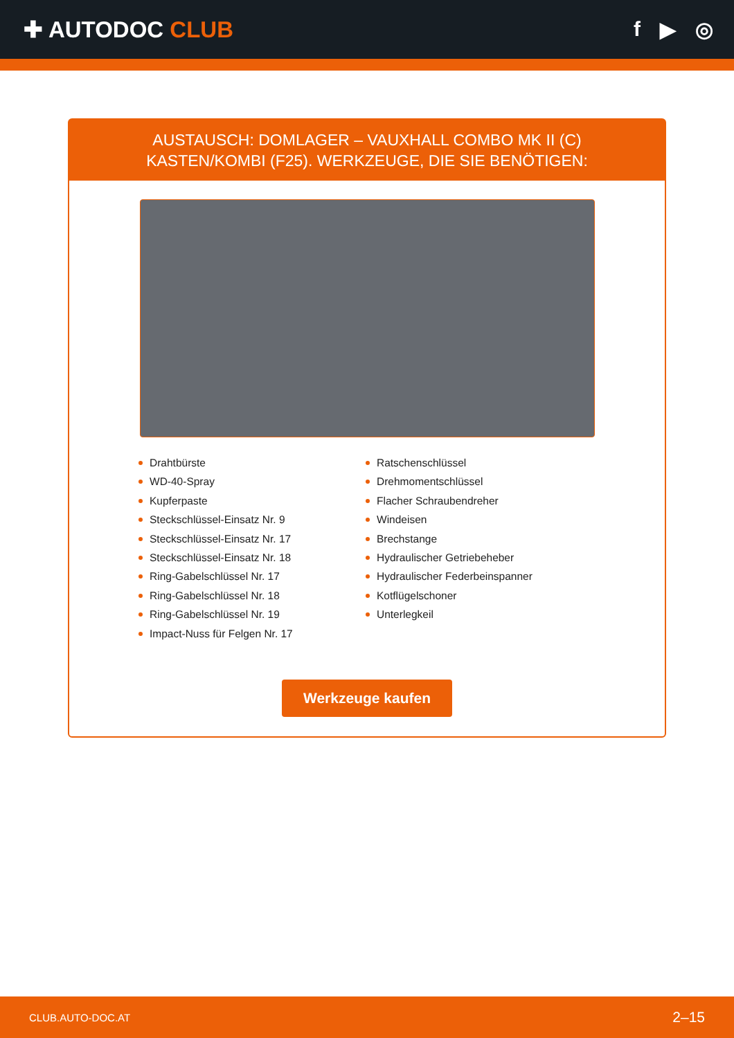✚ AUTODOC CLUB f ▶ ◎
AUSTAUSCH: DOMLAGER – VAUXHALL COMBO MK II (C) KASTEN/KOMBI (F25). WERKZEUGE, DIE SIE BENÖTIGEN:
Drahtbürste
WD-40-Spray
Kupferpaste
Steckschlüssel-Einsatz Nr. 9
Steckschlüssel-Einsatz Nr. 17
Steckschlüssel-Einsatz Nr. 18
Ring-Gabelschlüssel Nr. 17
Ring-Gabelschlüssel Nr. 18
Ring-Gabelschlüssel Nr. 19
Impact-Nuss für Felgen Nr. 17
Ratschenschlüssel
Drehmomentschlüssel
Flacher Schraubendreher
Windeisen
Brechstange
Hydraulischer Getriebeheber
Hydraulischer Federbeinspanner
Kotflügelschoner
Unterlegkeil
Werkzeuge kaufen
CLUB.AUTO-DOC.AT 2–15